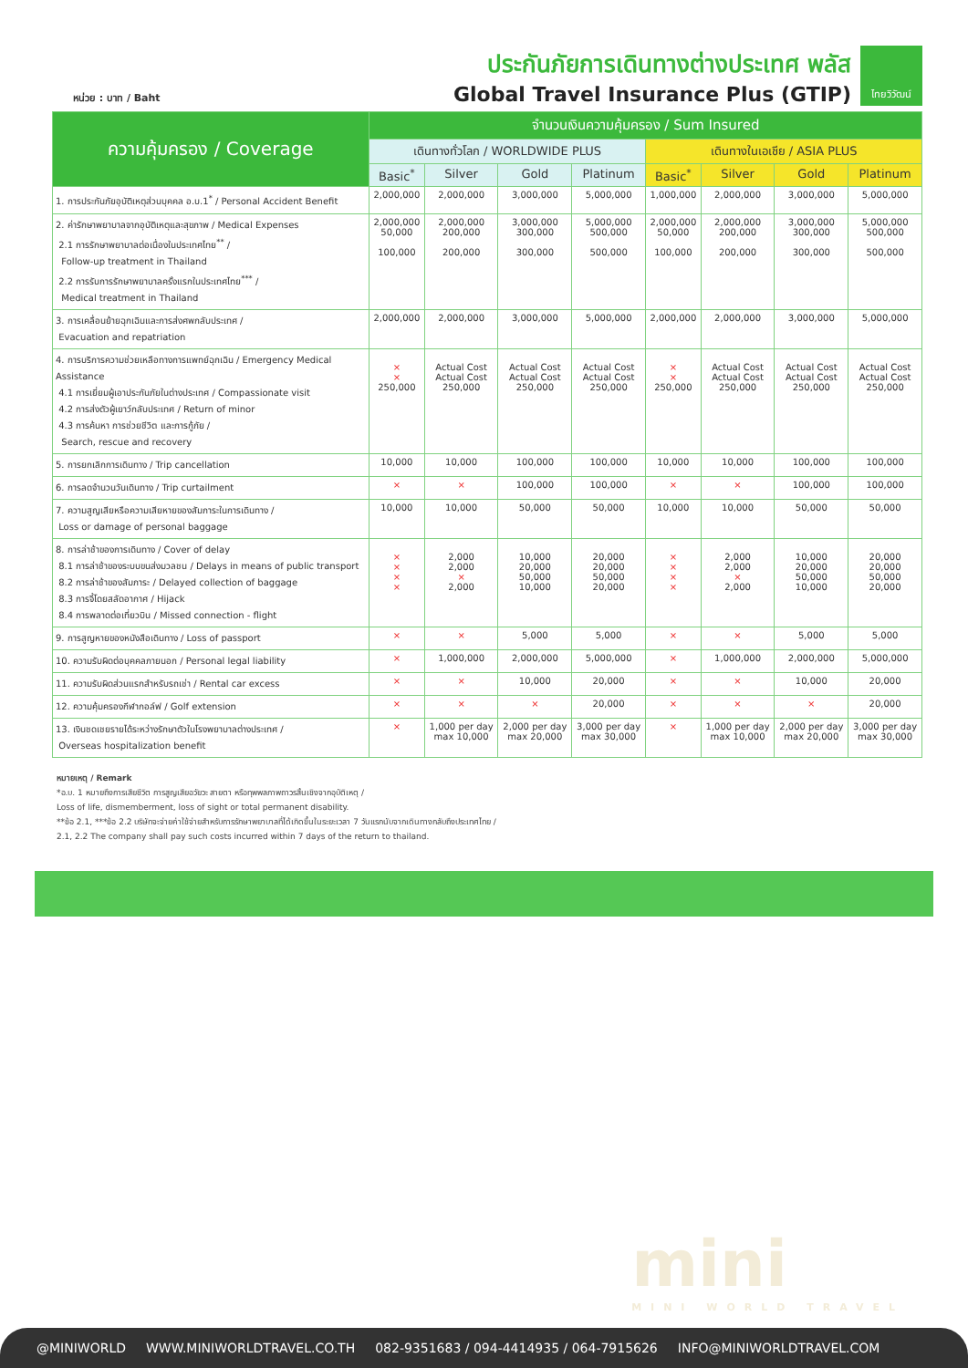หน่วย : บาท / Baht
ประกันภัยการเดินทางต่างประเทศ พลัส
Global Travel Insurance Plus (GTIP)
ไทยวิวัฒน์
| ความคุ้มครอง / Coverage | จำนวนเงินความคุ้มครอง / Sum Insured | | | | | | | |
| --- | --- | --- | --- | --- | --- | --- | --- | --- |
| | เดินทางทั่วโลก / WORLDWIDE PLUS | | | | เดินทางในเอเชีย / ASIA PLUS | | | |
| | Basic<sup>*</sup> | Silver | Gold | Platinum | Basic<sup>*</sup> | Silver | Gold | Platinum |
| 1. การประกันภัยอุบัติเหตุส่วนบุคคล อ.บ.1<sup>*</sup> / Personal Accident Benefit | 2,000,000 | 2,000,000 | 3,000,000 | 5,000,000 | 1,000,000 | 2,000,000 | 3,000,000 | 5,000,000 |
| 2. ค่ารักษาพยาบาลจากอุบัติเหตุและสุขภาพ / Medical Expenses 2.1 การรักษาพยาบาลต่อเนื่องในประเทศไทย<sup>**</sup> / Follow-up treatment in Thailand 2.2 การรับการรักษาพยาบาลครั้งแรกในประเทศไทย<sup>***</sup> / Medical treatment in Thailand | 2,000,000 50,000 100,000 | 2,000,000 200,000 200,000 | 3,000,000 300,000 300,000 | 5,000,000 500,000 500,000 | 2,000,000 50,000 100,000 | 2,000,000 200,000 200,000 | 3,000,000 300,000 300,000 | 5,000,000 500,000 500,000 |
| 3. การเคลื่อนย้ายฉุกเฉินและการส่งศพกลับประเทศ / Evacuation and repatriation | 2,000,000 | 2,000,000 | 3,000,000 | 5,000,000 | 2,000,000 | 2,000,000 | 3,000,000 | 5,000,000 |
| 4. การบริการความช่วยเหลือทางการแพทย์ฉุกเฉิน / Emergency Medical Assistance 4.1 การเยี่ยมผู้เอาประกันภัยในต่างประเทศ / Compassionate visit 4.2 การส่งตัวผู้เยาว์กลับประเทศ / Return of minor 4.3 การค้นหา การช่วยชีวิต และการกู้ภัย / Search, rescue and recovery | × × 250,000 | Actual Cost Actual Cost 250,000 | Actual Cost Actual Cost 250,000 | Actual Cost Actual Cost 250,000 | × × 250,000 | Actual Cost Actual Cost 250,000 | Actual Cost Actual Cost 250,000 | Actual Cost Actual Cost 250,000 |
| 5. การยกเลิกการเดินทาง / Trip cancellation | 10,000 | 10,000 | 100,000 | 100,000 | 10,000 | 10,000 | 100,000 | 100,000 |
| 6. การลดจำนวนวันเดินทาง / Trip curtailment | × | × | 100,000 | 100,000 | × | × | 100,000 | 100,000 |
| 7. ความสูญเสียหรือความเสียหายของสัมภาระในการเดินทาง / Loss or damage of personal baggage | 10,000 | 10,000 | 50,000 | 50,000 | 10,000 | 10,000 | 50,000 | 50,000 |
| 8. การล่าช้าของการเดินทาง / Cover of delay 8.1 การล่าช้าของระบบขนส่งมวลชน / Delays in means of public transport 8.2 การล่าช้าของสัมภาระ / Delayed collection of baggage 8.3 การจี้โดยสลัดอากาศ / Hijack 8.4 การพลาดต่อเที่ยวบิน / Missed connection - flight | × × × × | 2,000 2,000 × 2,000 | 10,000 20,000 50,000 10,000 | 20,000 20,000 50,000 20,000 | × × × × | 2,000 2,000 × 2,000 | 10,000 20,000 50,000 10,000 | 20,000 20,000 50,000 20,000 |
| 9. การสูญหายของหนังสือเดินทาง / Loss of passport | × | × | 5,000 | 5,000 | × | × | 5,000 | 5,000 |
| 10. ความรับผิดต่อบุคคลภายนอก / Personal legal liability | × | 1,000,000 | 2,000,000 | 5,000,000 | × | 1,000,000 | 2,000,000 | 5,000,000 |
| 11. ความรับผิดส่วนแรกสำหรับรถเช่า / Rental car excess | × | × | 10,000 | 20,000 | × | × | 10,000 | 20,000 |
| 12. ความคุ้มครองกีฬากอล์ฟ / Golf extension | × | × | × | 20,000 | × | × | × | 20,000 |
| 13. เงินชดเชยรายได้ระหว่างรักษาตัวในโรงพยาบาลต่างประเทศ / Overseas hospitalization benefit | × | 1,000 per day max 10,000 | 2,000 per day max 20,000 | 3,000 per day max 30,000 | × | 1,000 per day max 10,000 | 2,000 per day max 20,000 | 3,000 per day max 30,000 |
หมายเหตุ / Remark
*อ.บ. 1 หมายถึงการเสียชีวิต การสูญเสียอวัยวะ สายตา หรือทุพพลภาพถาวรสิ้นเชิงจากอุบัติเหตุ /
Loss of life, dismemberment, loss of sight or total permanent disability.
**ข้อ 2.1, ***ข้อ 2.2 บริษัทจะจ่ายค่าใช้จ่ายสำหรับการรักษาพยาบาลที่ได้เกิดขึ้นในระยะเวลา 7 วันแรกนับจากเดินทางกลับถึงประเทศไทย /
2.1, 2.2 The company shall pay such costs incurred within 7 days of the return to thailand.
mini
MINI WORLD TRAVEL
@MINIWORLD WWW.MINIWORLDTRAVEL.CO.TH 082-9351683 / 094-4414935 / 064-7915626 INFO@MINIWORLDTRAVEL.COM